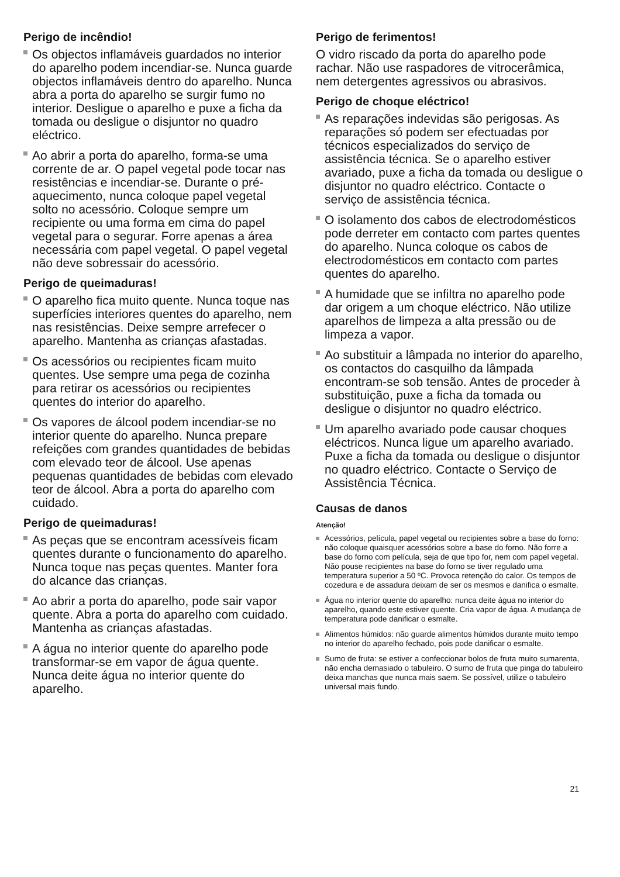Perigo de incêndio!
Os objectos inflamáveis guardados no interior do aparelho podem incendiar-se. Nunca guarde objectos inflamáveis dentro do aparelho. Nunca abra a porta do aparelho se surgir fumo no interior. Desligue o aparelho e puxe a ficha da tomada ou desligue o disjuntor no quadro eléctrico.
Ao abrir a porta do aparelho, forma-se uma corrente de ar. O papel vegetal pode tocar nas resistências e incendiar-se. Durante o pré-aquecimento, nunca coloque papel vegetal solto no acessório. Coloque sempre um recipiente ou uma forma em cima do papel vegetal para o segurar. Forre apenas a área necessária com papel vegetal. O papel vegetal não deve sobressair do acessório.
Perigo de queimaduras!
O aparelho fica muito quente. Nunca toque nas superfícies interiores quentes do aparelho, nem nas resistências. Deixe sempre arrefecer o aparelho. Mantenha as crianças afastadas.
Os acessórios ou recipientes ficam muito quentes. Use sempre uma pega de cozinha para retirar os acessórios ou recipientes quentes do interior do aparelho.
Os vapores de álcool podem incendiar-se no interior quente do aparelho. Nunca prepare refeições com grandes quantidades de bebidas com elevado teor de álcool. Use apenas pequenas quantidades de bebidas com elevado teor de álcool. Abra a porta do aparelho com cuidado.
Perigo de queimaduras!
As peças que se encontram acessíveis ficam quentes durante o funcionamento do aparelho. Nunca toque nas peças quentes. Manter fora do alcance das crianças.
Ao abrir a porta do aparelho, pode sair vapor quente. Abra a porta do aparelho com cuidado. Mantenha as crianças afastadas.
A água no interior quente do aparelho pode transformar-se em vapor de água quente. Nunca deite água no interior quente do aparelho.
Perigo de ferimentos!
O vidro riscado da porta do aparelho pode rachar. Não use raspadores de vitrocerâmica, nem detergentes agressivos ou abrasivos.
Perigo de choque eléctrico!
As reparações indevidas são perigosas. As reparações só podem ser efectuadas por técnicos especializados do serviço de assistência técnica. Se o aparelho estiver avariado, puxe a ficha da tomada ou desligue o disjuntor no quadro eléctrico. Contacte o serviço de assistência técnica.
O isolamento dos cabos de electrodomésticos pode derreter em contacto com partes quentes do aparelho. Nunca coloque os cabos de electrodomésticos em contacto com partes quentes do aparelho.
A humidade que se infiltra no aparelho pode dar origem a um choque eléctrico. Não utilize aparelhos de limpeza a alta pressão ou de limpeza a vapor.
Ao substituir a lâmpada no interior do aparelho, os contactos do casquilho da lâmpada encontram-se sob tensão. Antes de proceder à substituição, puxe a ficha da tomada ou desligue o disjuntor no quadro eléctrico.
Um aparelho avariado pode causar choques eléctricos. Nunca ligue um aparelho avariado. Puxe a ficha da tomada ou desligue o disjuntor no quadro eléctrico. Contacte o Serviço de Assistência Técnica.
Causas de danos
Atenção!
Acessórios, película, papel vegetal ou recipientes sobre a base do forno: não coloque quaisquer acessórios sobre a base do forno. Não forre a base do forno com película, seja de que tipo for, nem com papel vegetal. Não pouse recipientes na base do forno se tiver regulado uma temperatura superior a 50 ºC. Provoca retenção do calor. Os tempos de cozedura e de assadura deixam de ser os mesmos e danifica o esmalte.
Água no interior quente do aparelho: nunca deite água no interior do aparelho, quando este estiver quente. Cria vapor de água. A mudança de temperatura pode danificar o esmalte.
Alimentos húmidos: não guarde alimentos húmidos durante muito tempo no interior do aparelho fechado, pois pode danificar o esmalte.
Sumo de fruta: se estiver a confeccionar bolos de fruta muito sumarenta, não encha demasiado o tabuleiro. O sumo de fruta que pinga do tabuleiro deixa manchas que nunca mais saem. Se possível, utilize o tabuleiro universal mais fundo.
21